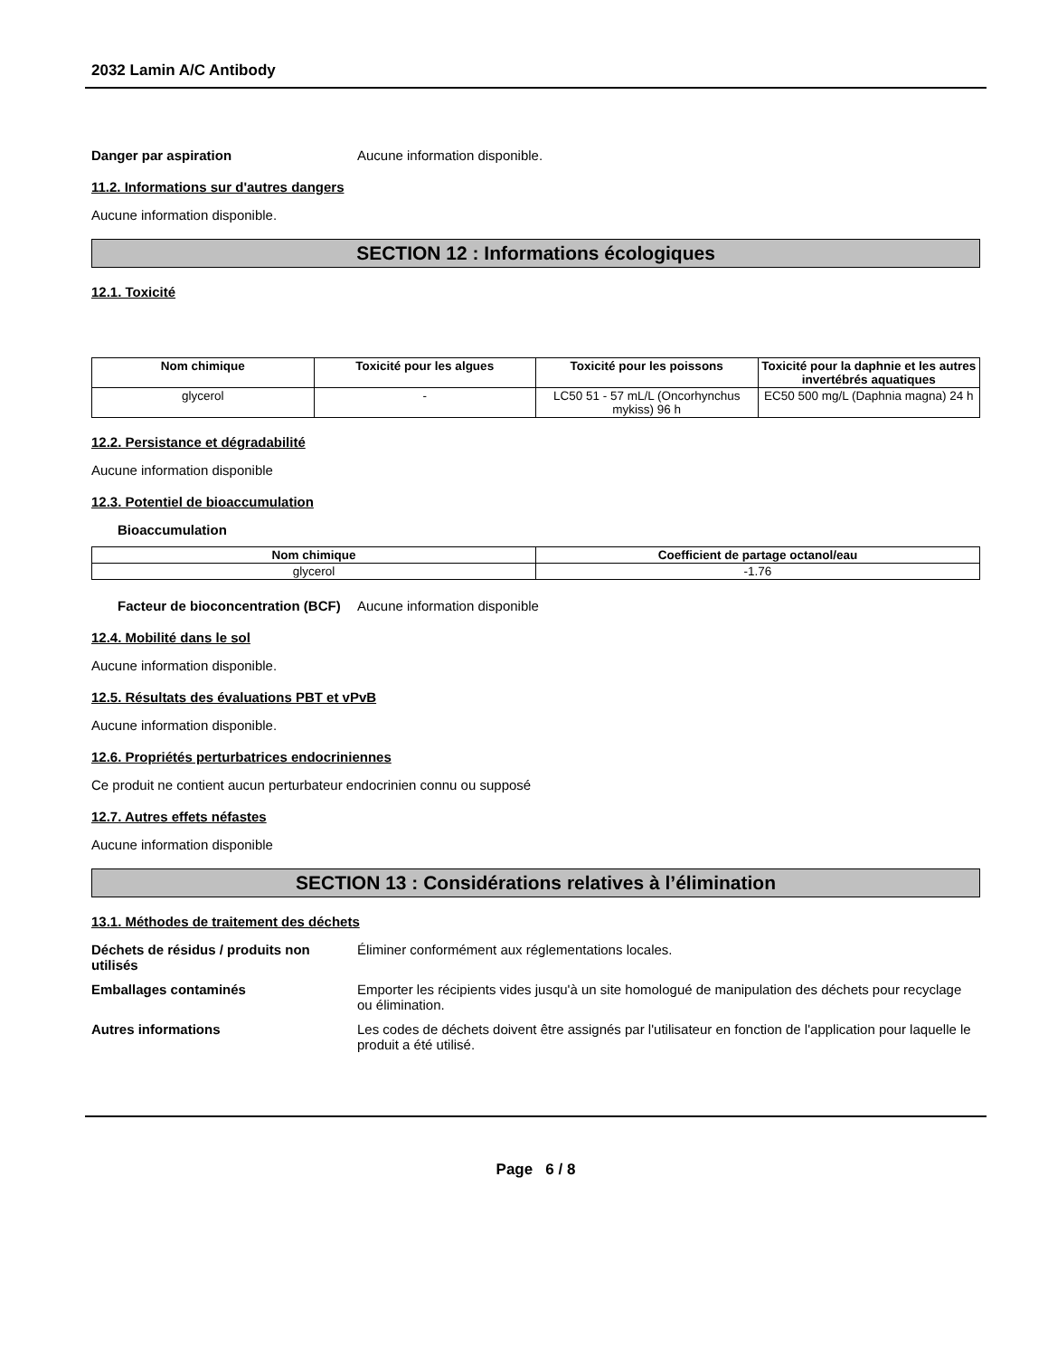2032 Lamin A/C Antibody
Danger par aspiration Aucune information disponible.
11.2. Informations sur d'autres dangers
Aucune information disponible.
SECTION 12 : Informations écologiques
12.1. Toxicité
| Nom chimique | Toxicité pour les algues | Toxicité pour les poissons | Toxicité pour la daphnie et les autres invertébrés aquatiques |
| --- | --- | --- | --- |
| glycerol | - | LC50 51 - 57 mL/L (Oncorhynchus mykiss) 96 h | EC50 500 mg/L (Daphnia magna) 24 h |
12.2. Persistance et dégradabilité
Aucune information disponible
12.3. Potentiel de bioaccumulation
Bioaccumulation
| Nom chimique | Coefficient de partage octanol/eau |
| --- | --- |
| glycerol | -1.76 |
Facteur de bioconcentration (BCF)
Aucune information disponible
12.4. Mobilité dans le sol
Aucune information disponible.
12.5. Résultats des évaluations PBT et vPvB
Aucune information disponible.
12.6. Propriétés perturbatrices endocriniennes
Ce produit ne contient aucun perturbateur endocrinien connu ou supposé
12.7. Autres effets néfastes
Aucune information disponible
SECTION 13 : Considérations relatives à l’élimination
13.1. Méthodes de traitement des déchets
Déchets de résidus / produits non utilisés
Éliminer conformément aux réglementations locales.
Emballages contaminés Emporter les récipients vides jusqu'à un site homologué de manipulation des déchets pour recyclage ou élimination.
Autres informations Les codes de déchets doivent être assignés par l'utilisateur en fonction de l'application pour laquelle le produit a été utilisé.
Page 6 / 8